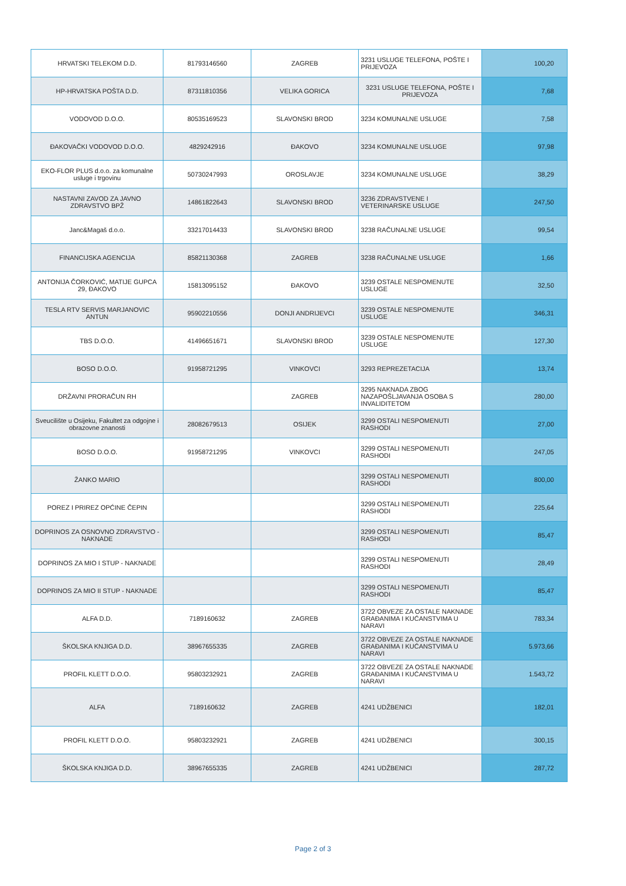| HRVATSKI TELEKOM D.D. | 81793146560 | ZAGREB | 3231 USLUGE TELEFONA, POŠTE I PRIJEVOZA | 100,20 |
| HP-HRVATSKA POŠTA D.D. | 87311810356 | VELIKA GORICA | 3231 USLUGE TELEFONA, POŠTE I PRIJEVOZA | 7,68 |
| VODOVOD D.O.O. | 80535169523 | SLAVONSKI BROD | 3234 KOMUNALNE USLUGE | 7,58 |
| ĐAKOVAČKI VODOVOD D.O.O. | 4829242916 | ĐAKOVO | 3234 KOMUNALNE USLUGE | 97,98 |
| EKO-FLOR PLUS d.o.o. za komunalne usluge i trgovinu | 50730247993 | OROSLAVJE | 3234 KOMUNALNE USLUGE | 38,29 |
| NASTAVNI ZAVOD ZA JAVNO ZDRAVSTVO BPŽ | 14861822643 | SLAVONSKI BROD | 3236 ZDRAVSTVENE I VETERINARSKE USLUGE | 247,50 |
| Janc&Magaš d.o.o. | 33217014433 | SLAVONSKI BROD | 3238 RAČUNALNE USLUGE | 99,54 |
| FINANCIJSKA AGENCIJA | 85821130368 | ZAGREB | 3238 RAČUNALNE USLUGE | 1,66 |
| ANTONIJA ČORKOVIĆ, MATIJE GUPCA 29, ĐAKOVO | 15813095152 | ĐAKOVO | 3239 OSTALE NESPOMENUTE USLUGE | 32,50 |
| TESLA RTV SERVIS MARJANOVIC ANTUN | 95902210556 | DONJI ANDRIJEVCI | 3239 OSTALE NESPOMENUTE USLUGE | 346,31 |
| TBS D.O.O. | 41496651671 | SLAVONSKI BROD | 3239 OSTALE NESPOMENUTE USLUGE | 127,30 |
| BOSO D.O.O. | 91958721295 | VINKOVCI | 3293 REPREZETACIJA | 13,74 |
| DRŽAVNI PRORAČUN RH | | ZAGREB | 3295 NAKNADA ZBOG NAZAPOŠLJAVANJA OSOBA S INVALIDITETOM | 280,00 |
| Sveucilište u Osijeku, Fakultet za odgojne i obrazovne znanosti | 28082679513 | OSIJEK | 3299 OSTALI NESPOMENUTI RASHODI | 27,00 |
| BOSO D.O.O. | 91958721295 | VINKOVCI | 3299 OSTALI NESPOMENUTI RASHODI | 247,05 |
| ŽANKO MARIO | | | 3299 OSTALI NESPOMENUTI RASHODI | 800,00 |
| POREZ I PRIREZ OPĆINE ČEPIN | | | 3299 OSTALI NESPOMENUTI RASHODI | 225,64 |
| DOPRINOS ZA OSNOVNO ZDRAVSTVO - NAKNADE | | | 3299 OSTALI NESPOMENUTI RASHODI | 85,47 |
| DOPRINOS ZA MIO I STUP - NAKNADE | | | 3299 OSTALI NESPOMENUTI RASHODI | 28,49 |
| DOPRINOS ZA MIO II STUP - NAKNADE | | | 3299 OSTALI NESPOMENUTI RASHODI | 85,47 |
| ALFA D.D. | 7189160632 | ZAGREB | 3722 OBVEZE ZA OSTALE NAKNADE GRAĐANIMA I KUĆANSTVIMA U NARAVI | 783,34 |
| ŠKOLSKA KNJIGA D.D. | 38967655335 | ZAGREB | 3722 OBVEZE ZA OSTALE NAKNADE GRAĐANIMA I KUĆANSTVIMA U NARAVI | 5.973,66 |
| PROFIL KLETT D.O.O. | 95803232921 | ZAGREB | 3722 OBVEZE ZA OSTALE NAKNADE GRAĐANIMA I KUĆANSTVIMA U NARAVI | 1.543,72 |
| ALFA | 7189160632 | ZAGREB | 4241 UDŽBENICI | 182,01 |
| PROFIL KLETT D.O.O. | 95803232921 | ZAGREB | 4241 UDŽBENICI | 300,15 |
| ŠKOLSKA KNJIGA D.D. | 38967655335 | ZAGREB | 4241 UDŽBENICI | 287,72 |
Page 2 of 3